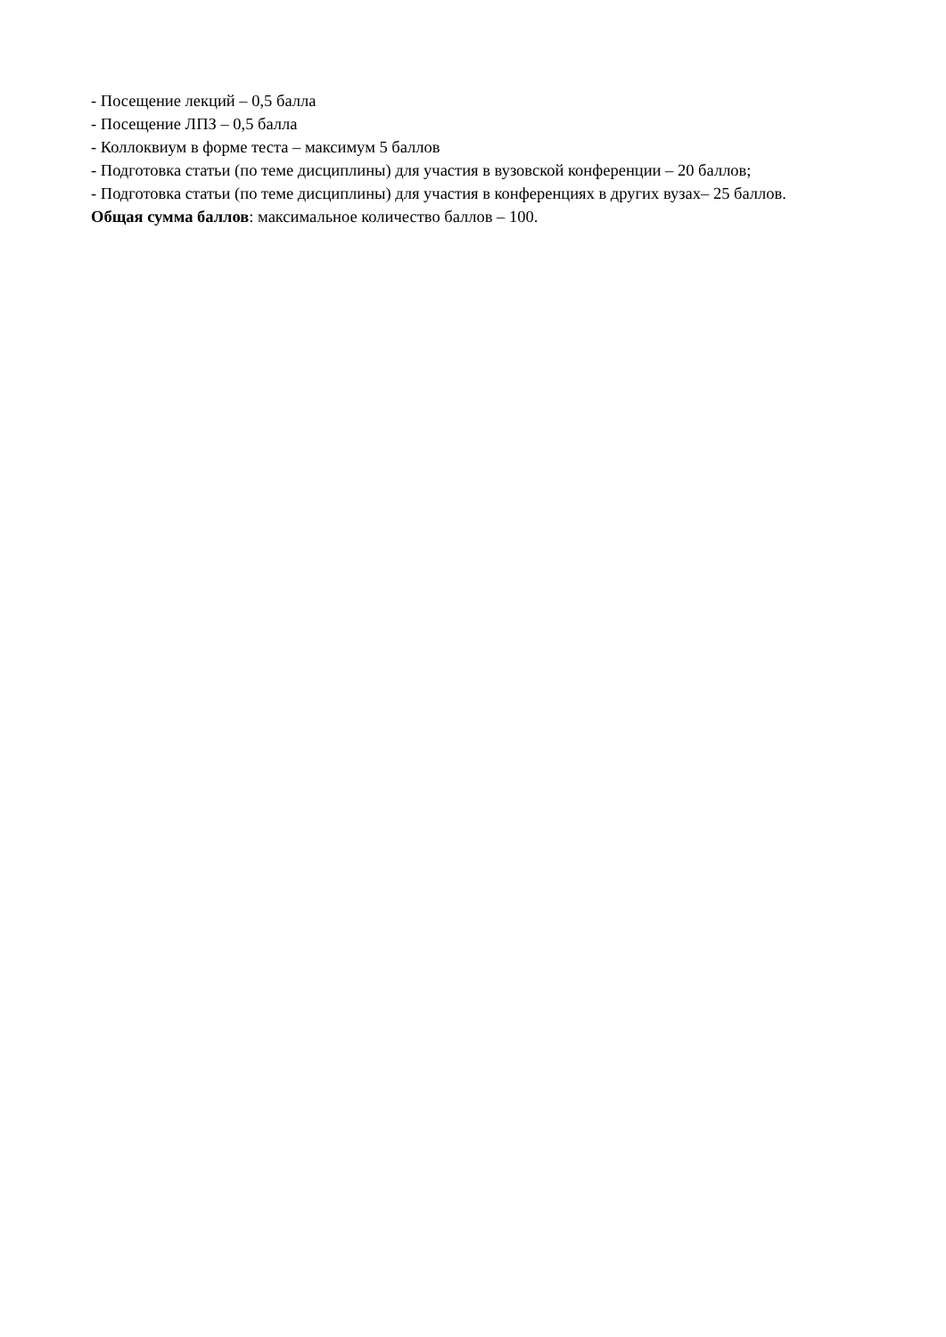- Посещение лекций – 0,5 балла
- Посещение ЛПЗ – 0,5 балла
- Коллоквиум в форме теста – максимум 5 баллов
- Подготовка статьи (по теме дисциплины) для участия в вузовской конференции – 20 баллов;
- Подготовка статьи (по теме дисциплины) для участия в конференциях в других вузах– 25 баллов.
Общая сумма баллов: максимальное количество баллов – 100.